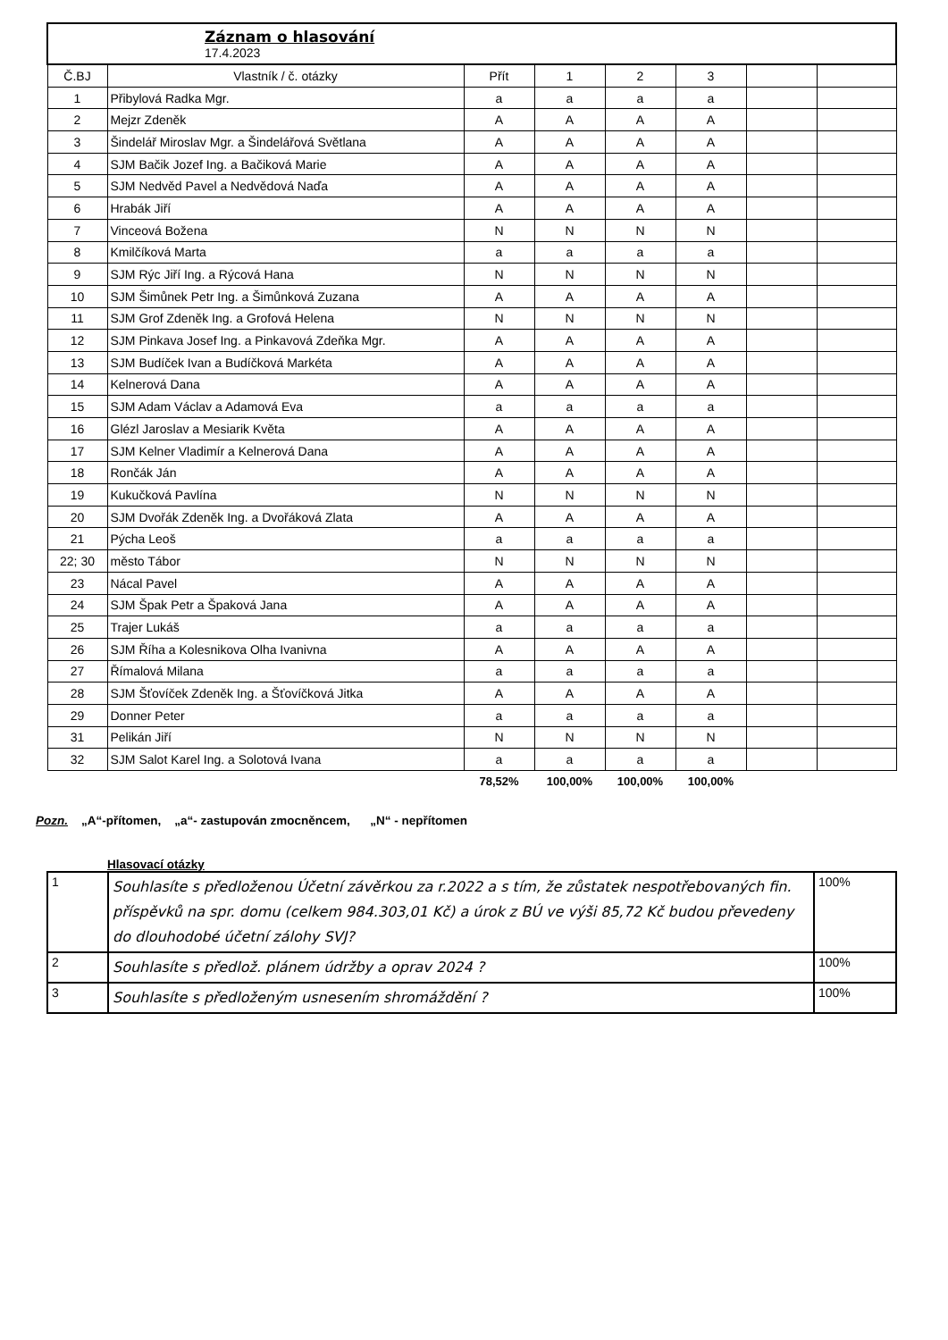| Záznam o hlasování 17.4.2023 | | | | | | | |
| --- | --- | --- | --- | --- | --- | --- | --- |
| Č.BJ | Vlastník / č. otázky | Přít | 1 | 2 | 3 | | |
| 1 | Přibylová Radka Mgr. | a | a | a | a | | |
| 2 | Mejzr Zdeněk | A | A | A | A | | |
| 3 | Šindelář Miroslav Mgr. a Šindelářová Světlana | A | A | A | A | | |
| 4 | SJM Bačik Jozef Ing. a Bačiková Marie | A | A | A | A | | |
| 5 | SJM Nedvěd Pavel a Nedvědová Naďa | A | A | A | A | | |
| 6 | Hrabák Jiří | A | A | A | A | | |
| 7 | Vinceová Božena | N | N | N | N | | |
| 8 | Kmilčíková Marta | a | a | a | a | | |
| 9 | SJM Rýc Jiří Ing. a Rýcová Hana | N | N | N | N | | |
| 10 | SJM Šimůnek Petr Ing. a Šimůnková Zuzana | A | A | A | A | | |
| 11 | SJM Grof Zdeněk Ing. a Grofová Helena | N | N | N | N | | |
| 12 | SJM Pinkava Josef Ing. a Pinkavová Zdeňka Mgr. | A | A | A | A | | |
| 13 | SJM Budíček Ivan a Budíčková Markéta | A | A | A | A | | |
| 14 | Kelnerová Dana | A | A | A | A | | |
| 15 | SJM Adam Václav a Adamová Eva | a | a | a | a | | |
| 16 | Glézl Jaroslav a Mesiarik Květa | A | A | A | A | | |
| 17 | SJM Kelner Vladimír a Kelnerová Dana | A | A | A | A | | |
| 18 | Rončák Ján | A | A | A | A | | |
| 19 | Kukučková Pavlína | N | N | N | N | | |
| 20 | SJM Dvořák Zdeněk Ing. a Dvořáková Zlata | A | A | A | A | | |
| 21 | Pýcha Leoš | a | a | a | a | | |
| 22; 30 | město Tábor | N | N | N | N | | |
| 23 | Nácal Pavel | A | A | A | A | | |
| 24 | SJM Špak Petr a Špaková Jana | A | A | A | A | | |
| 25 | Trajer Lukáš | a | a | a | a | | |
| 26 | SJM Říha a Kolesnikova Olha Ivanivna | A | A | A | A | | |
| 27 | Římalová Milana | a | a | a | a | | |
| 28 | SJM Šťovíček Zdeněk Ing. a Šťovíčková Jitka | A | A | A | A | | |
| 29 | Donner Peter | a | a | a | a | | |
| 31 | Pelikán Jiří | N | N | N | N | | |
| 32 | SJM Salot Karel Ing. a Solotová Ivana | a | a | a | a | | |
| | | 78,52% | 100,00% | 100,00% | 100,00% | | |
Pozn. „A“-přítomen, „a“- zastupován zmocněncem, „N“ - nepřítomen
Hlasovací otázky
| 1 | Souhlasíte s předloženou Účetní závěrkou za r.2022 a s tím, že zůstatek nespotřebovaných fin. příspěvků na spr. domu (celkem 984.303,01 Kč) a úrok z BÚ ve výši 85,72 Kč budou převedeny do dlouhodobé účetní zálohy SVJ? | 100% |
| 2 | Souhlasíte s předlož. plánem údržby a oprav 2024 ? | 100% |
| 3 | Souhlasíte s předloženým usnesením shromáždění ? | 100% |